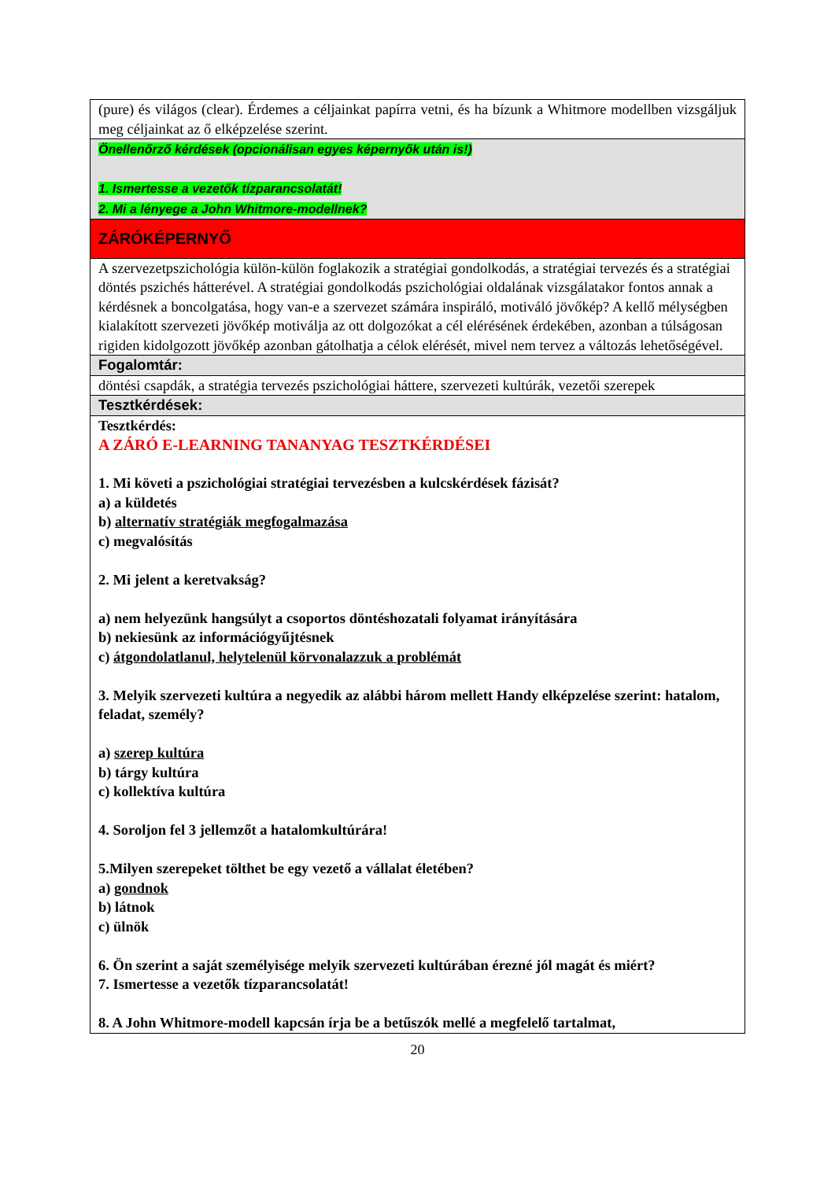| (pure) és világos (clear). Érdemes a céljainkat papírra vetni, és ha bízunk a Whitmore modellben vizsgáljuk meg céljainkat az ő elképzelése szerint. |
| Önellenőrző kérdések (opcionálisan egyes képernyők után is!) 1. Ismertesse a vezetők tízparancsolatát! 2. Mi a lényege a John Whitmore-modellnek? |
| ZÁRÓKÉPERNYŐ |
| A szervezetpszichológia külön-külön foglakozik a stratégiai gondolkodás, a stratégiai tervezés és a stratégiai döntés pszichés hátterével. A stratégiai gondolkodás pszichológiai oldalának vizsgálatakor fontos annak a kérdésnek a boncolgatása, hogy van-e a szervezet számára inspiráló, motiváló jövőkép? A kellő mélységben kialakított szervezeti jövőkép motiválja az ott dolgozókat a cél elérésének érdekében, azonban a túlságosan rigiden kidolgozott jövőkép azonban gátolhatja a célok elérését, mivel nem tervez a változás lehetőségével. |
| Fogalomtár: |
| döntési csapdák, a stratégia tervezés pszichológiai háttere, szervezeti kultúrák, vezetői szerepek |
| Tesztkérdések: |
| Tesztkérdés: A ZÁRÓ E-LEARNING TANANYAG TESZTKÉRDÉSEI 1. Mi követi a pszichológiai stratégiai tervezésben a kulcskérdések fázisát? a) a küldetés b) alternatív stratégiák megfogalmazása c) megvalósítás 2. Mi jelent a keretvakság? a) nem helyezünk hangsúlyt a csoportos döntéshozatali folyamat irányítására b) nekiesünk az információgyűjtésnek c) átgondolatlanul, helytelenül körvonalazzuk a problémát 3. Melyik szervezeti kultúra a negyedik az alábbi három mellett Handy elképzelése szerint: hatalom, feladat, személy? a) szerep kultúra b) tárgy kultúra c) kollektíva kultúra 4. Soroljon fel 3 jellemzőt a hatalomkultúrára! 5.Milyen szerepeket tölthet be egy vezető a vállalat életében? a) gondnok b) látnok c) ülnök 6. Ön szerint a saját személyisége melyik szervezeti kultúrában érezné jól magát és miért? 7. Ismertesse a vezetők tízparancsolatát! 8. A John Whitmore-modell kapcsán írja be a betűszók mellé a megfelelő tartalmat, |
20